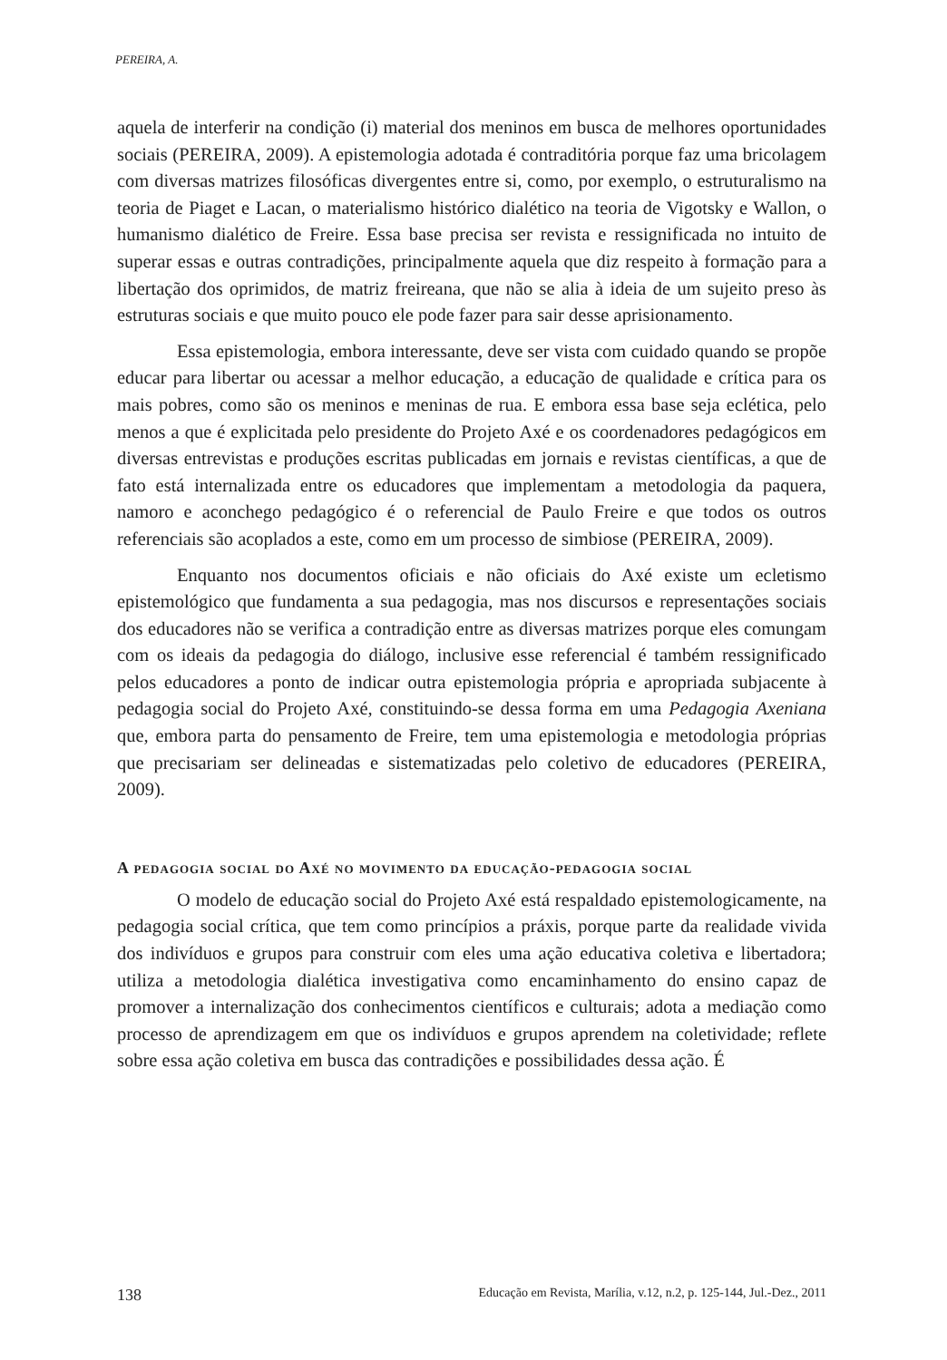PEREIRA, A.
aquela de interferir na condição (i) material dos meninos em busca de melhores oportunidades sociais (PEREIRA, 2009). A epistemologia adotada é contraditória porque faz uma bricolagem com diversas matrizes filosóficas divergentes entre si, como, por exemplo, o estruturalismo na teoria de Piaget e Lacan, o materialismo histórico dialético na teoria de Vigotsky e Wallon, o humanismo dialético de Freire. Essa base precisa ser revista e ressignificada no intuito de superar essas e outras contradições, principalmente aquela que diz respeito à formação para a libertação dos oprimidos, de matriz freireana, que não se alia à ideia de um sujeito preso às estruturas sociais e que muito pouco ele pode fazer para sair desse aprisionamento.
Essa epistemologia, embora interessante, deve ser vista com cuidado quando se propõe educar para libertar ou acessar a melhor educação, a educação de qualidade e crítica para os mais pobres, como são os meninos e meninas de rua. E embora essa base seja eclética, pelo menos a que é explicitada pelo presidente do Projeto Axé e os coordenadores pedagógicos em diversas entrevistas e produções escritas publicadas em jornais e revistas científicas, a que de fato está internalizada entre os educadores que implementam a metodologia da paquera, namoro e aconchego pedagógico é o referencial de Paulo Freire e que todos os outros referenciais são acoplados a este, como em um processo de simbiose (PEREIRA, 2009).
Enquanto nos documentos oficiais e não oficiais do Axé existe um ecletismo epistemológico que fundamenta a sua pedagogia, mas nos discursos e representações sociais dos educadores não se verifica a contradição entre as diversas matrizes porque eles comungam com os ideais da pedagogia do diálogo, inclusive esse referencial é também ressignificado pelos educadores a ponto de indicar outra epistemologia própria e apropriada subjacente à pedagogia social do Projeto Axé, constituindo-se dessa forma em uma Pedagogia Axeniana que, embora parta do pensamento de Freire, tem uma epistemologia e metodologia próprias que precisariam ser delineadas e sistematizadas pelo coletivo de educadores (PEREIRA, 2009).
A pedagogia social do Axé no movimento da educação-pedagogia social
O modelo de educação social do Projeto Axé está respaldado epistemologicamente, na pedagogia social crítica, que tem como princípios a práxis, porque parte da realidade vivida dos indivíduos e grupos para construir com eles uma ação educativa coletiva e libertadora; utiliza a metodologia dialética investigativa como encaminhamento do ensino capaz de promover a internalização dos conhecimentos científicos e culturais; adota a mediação como processo de aprendizagem em que os indivíduos e grupos aprendem na coletividade; reflete sobre essa ação coletiva em busca das contradições e possibilidades dessa ação. É
138 Educação em Revista, Marília, v.12, n.2, p. 125-144, Jul.-Dez., 2011